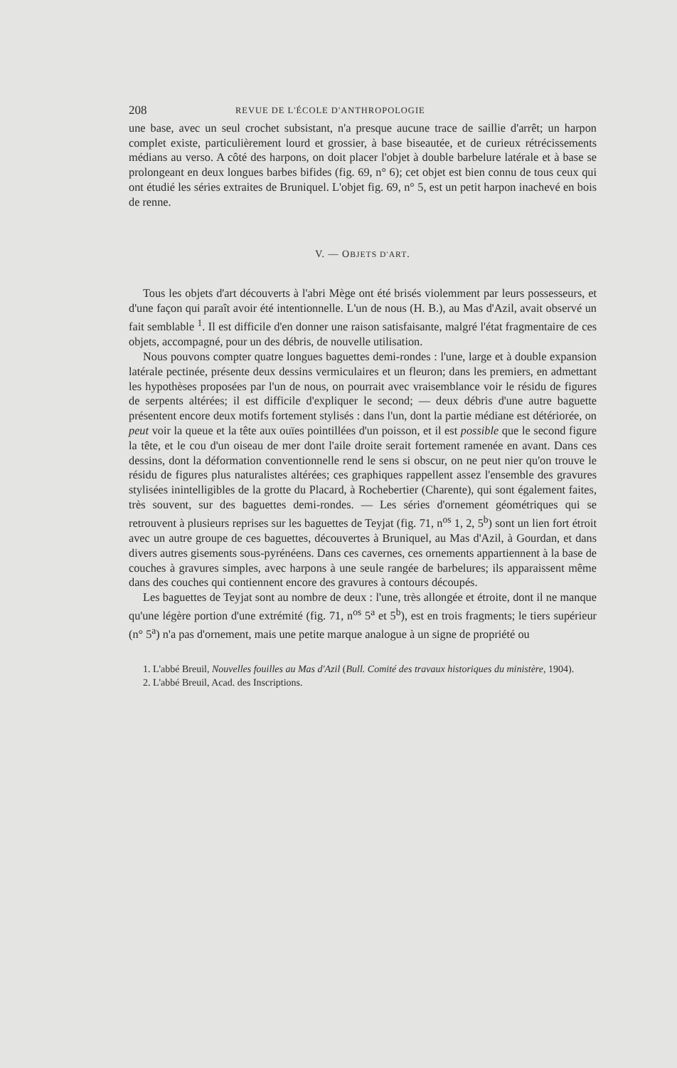208 REVUE DE L'ÉCOLE D'ANTHROPOLOGIE
une base, avec un seul crochet subsistant, n'a presque aucune trace de saillie d'arrêt; un harpon complet existe, particulièrement lourd et grossier, à base biseautée, et de curieux rétrécissements médians au verso. A côté des harpons, on doit placer l'objet à double barbelure latérale et à base se prolongeant en deux longues barbes bifides (fig. 69, n° 6); cet objet est bien connu de tous ceux qui ont étudié les séries extraites de Bruniquel. L'objet fig. 69, n° 5, est un petit harpon inachevé en bois de renne.
V. — OBJETS D'ART.
Tous les objets d'art découverts à l'abri Mège ont été brisés violemment par leurs possesseurs, et d'une façon qui paraît avoir été intentionnelle. L'un de nous (H. B.), au Mas d'Azil, avait observé un fait semblable <sup>1</sup>. Il est difficile d'en donner une raison satisfaisante, malgré l'état fragmentaire de ces objets, accompagné, pour un des débris, de nouvelle utilisation.
Nous pouvons compter quatre longues baguettes demi-rondes : l'une, large et à double expansion latérale pectinée, présente deux dessins vermiculaires et un fleuron; dans les premiers, en admettant les hypothèses proposées par l'un de nous, on pourrait avec vraisemblance voir le résidu de figures de serpents altérées; il est difficile d'expliquer le second; — deux débris d'une autre baguette présentent encore deux motifs fortement stylisés : dans l'un, dont la partie médiane est détériorée, on peut voir la queue et la tête aux ouïes pointillées d'un poisson, et il est possible que le second figure la tête, et le cou d'un oiseau de mer dont l'aile droite serait fortement ramenée en avant. Dans ces dessins, dont la déformation conventionnelle rend le sens si obscur, on ne peut nier qu'on trouve le résidu de figures plus naturalistes altérées; ces graphiques rappellent assez l'ensemble des gravures stylisées inintelligibles de la grotte du Placard, à Rochebertier (Charente), qui sont également faites, très souvent, sur des baguettes demi-rondes. — Les séries d'ornement géométriques qui se retrouvent à plusieurs reprises sur les baguettes de Teyjat (fig. 71, n<sup>os</sup> 1, 2, 5<sup>b</sup>) sont un lien fort étroit avec un autre groupe de ces baguettes, découvertes à Bruniquel, au Mas d'Azil, à Gourdan, et dans divers autres gisements sous-pyrénéens. Dans ces cavernes, ces ornements appartiennent à la base de couches à gravures simples, avec harpons à une seule rangée de barbelures; ils apparaissent même dans des couches qui contiennent encore des gravures à contours découpés.
Les baguettes de Teyjat sont au nombre de deux : l'une, très allongée et étroite, dont il ne manque qu'une légère portion d'une extrémité (fig. 71, n<sup>os</sup> 5<sup>a</sup> et 5<sup>b</sup>), est en trois fragments; le tiers supérieur (n° 5<sup>a</sup>) n'a pas d'ornement, mais une petite marque analogue à un signe de propriété ou
1. L'abbé Breuil, Nouvelles fouilles au Mas d'Azil (Bull. Comité des travaux historiques du ministère, 1904).
2. L'abbé Breuil, Acad. des Inscriptions.